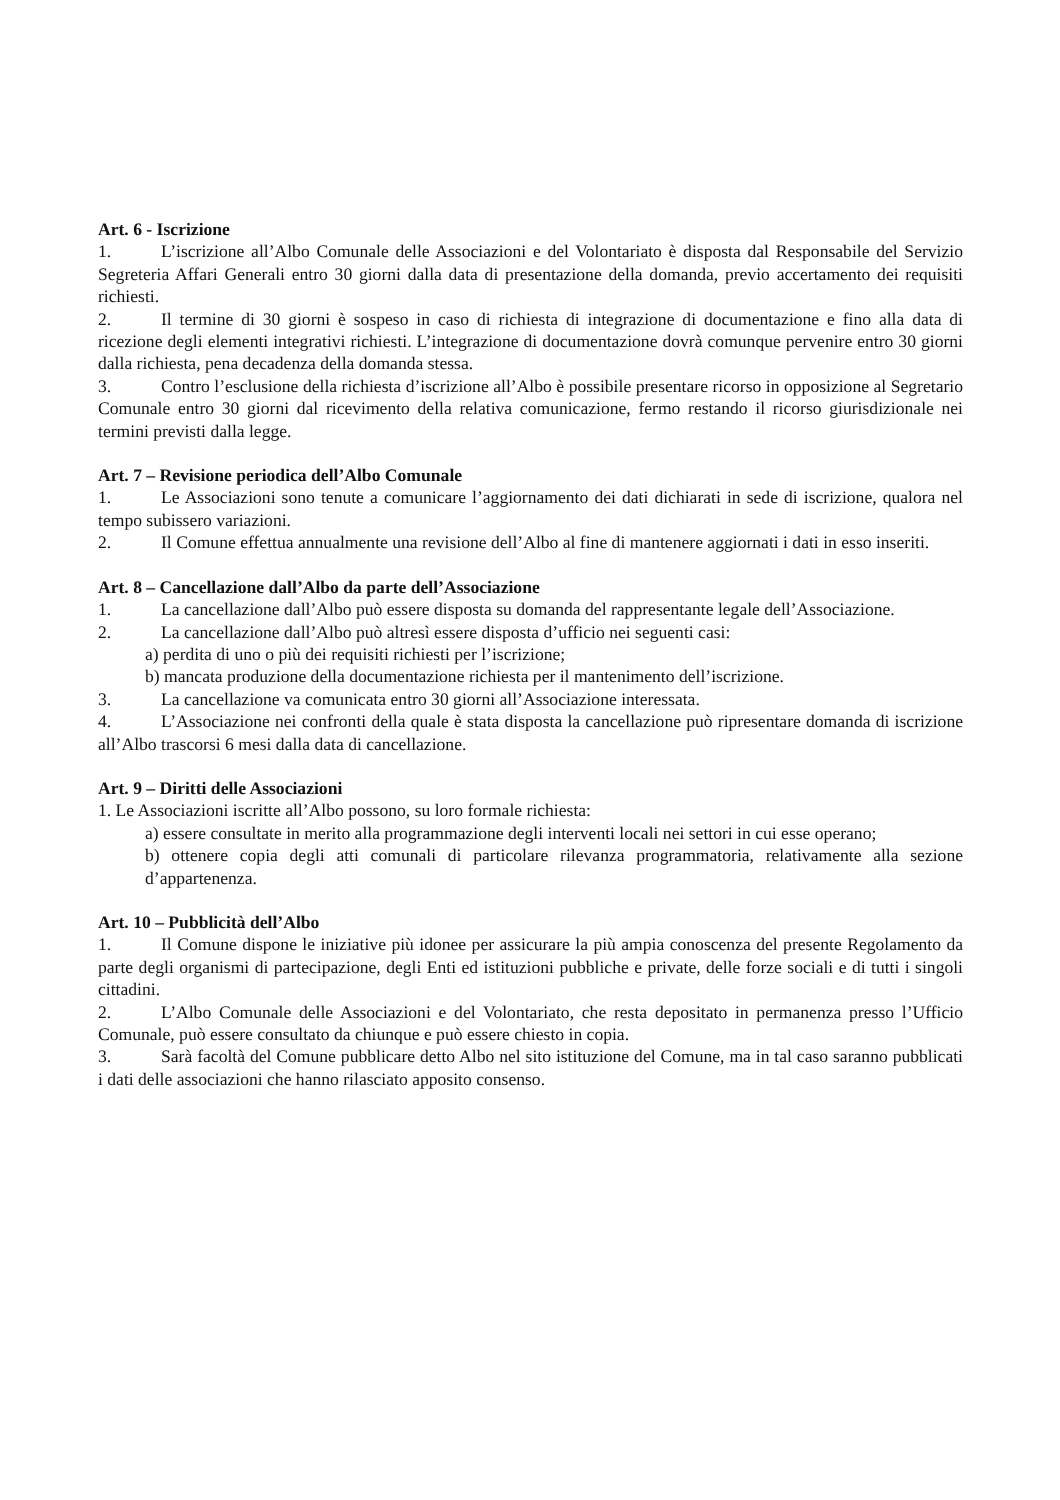Art. 6 - Iscrizione
1. L’iscrizione all’Albo Comunale delle Associazioni e del Volontariato è disposta dal Responsabile del Servizio Segreteria Affari Generali entro 30 giorni dalla data di presentazione della domanda, previo accertamento dei requisiti richiesti.
2. Il termine di 30 giorni è sospeso in caso di richiesta di integrazione di documentazione e fino alla data di ricezione degli elementi integrativi richiesti. L’integrazione di documentazione dovrà comunque pervenire entro 30 giorni dalla richiesta, pena decadenza della domanda stessa.
3. Contro l’esclusione della richiesta d’iscrizione all’Albo è possibile presentare ricorso in opposizione al Segretario Comunale entro 30 giorni dal ricevimento della relativa comunicazione, fermo restando il ricorso giurisdizionale nei termini previsti dalla legge.
Art. 7 – Revisione periodica dell’Albo Comunale
1. Le Associazioni sono tenute a comunicare l’aggiornamento dei dati dichiarati in sede di iscrizione, qualora nel tempo subissero variazioni.
2. Il Comune effettua annualmente una revisione dell’Albo al fine di mantenere aggiornati i dati in esso inseriti.
Art. 8 – Cancellazione dall’Albo da parte dell’Associazione
1. La cancellazione dall’Albo può essere disposta su domanda del rappresentante legale dell’Associazione.
2. La cancellazione dall’Albo può altresì essere disposta d’ufficio nei seguenti casi:
a) perdita di uno o più dei requisiti richiesti per l’iscrizione;
b) mancata produzione della documentazione richiesta per il mantenimento dell’iscrizione.
3. La cancellazione va comunicata entro 30 giorni all’Associazione interessata.
4. L’Associazione nei confronti della quale è stata disposta la cancellazione può ripresentare domanda di iscrizione all’Albo trascorsi 6 mesi dalla data di cancellazione.
Art. 9 – Diritti delle Associazioni
1. Le Associazioni iscritte all’Albo possono, su loro formale richiesta:
a) essere consultate in merito alla programmazione degli interventi locali nei settori in cui esse operano;
b) ottenere copia degli atti comunali di particolare rilevanza programmatoria, relativamente alla sezione d’appartenenza.
Art. 10 – Pubblicità dell’Albo
1. Il Comune dispone le iniziative più idonee per assicurare la più ampia conoscenza del presente Regolamento da parte degli organismi di partecipazione, degli Enti ed istituzioni pubbliche e private, delle forze sociali e di tutti i singoli cittadini.
2. L’Albo Comunale delle Associazioni e del Volontariato, che resta depositato in permanenza presso l’Ufficio Comunale, può essere consultato da chiunque e può essere chiesto in copia.
3. Sarà facoltà del Comune pubblicare detto Albo nel sito istituzione del Comune, ma in tal caso saranno pubblicati i dati delle associazioni che hanno rilasciato apposito consenso.